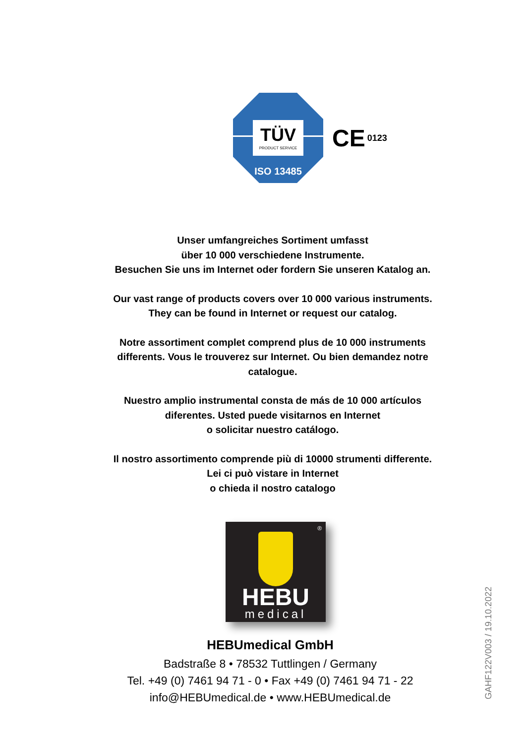TÜV
PRODUCT SERVICE
ISO 13485
CE 0123
Unser umfangreiches Sortiment umfasst
über 10 000 verschiedene Instrumente.
Besuchen Sie uns im Internet oder fordern Sie unseren Katalog an.
Our vast range of products covers over 10 000 various instruments.
They can be found in Internet or request our catalog.
Notre assortiment complet comprend plus de 10 000 instruments differents. Vous le trouverez sur Internet. Ou bien demandez notre catalogue.
Nuestro amplio instrumental consta de más de 10 000 artículos
diferentes. Usted puede visitarnos en Internet
o solicitar nuestro catálogo.
Il nostro assortimento comprende più di 10000 strumenti differente.
Lei ci può vistare in Internet
o chieda il nostro catalogo
®
HEBU
medical
HEBUmedical GmbH
Badstraße 8 • 78532 Tuttlingen / Germany
Tel. +49 (0) 7461 94 71 - 0 • Fax +49 (0) 7461 94 71 - 22
info@HEBUmedical.de • www.HEBUmedical.de
GAHF122V003 / 19.10.2022